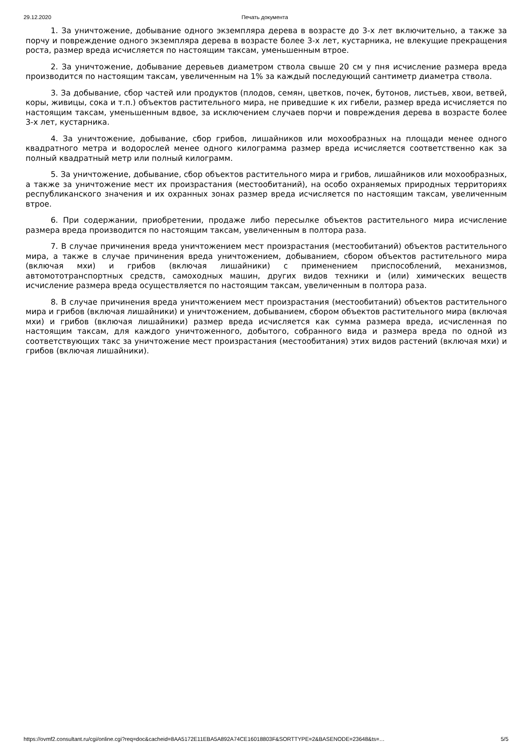29.12.2020 Печать документа
1. За уничтожение, добывание одного экземпляра дерева в возрасте до 3-х лет включительно, а также за порчу и повреждение одного экземпляра дерева в возрасте более 3-х лет, кустарника, не влекущие прекращения роста, размер вреда исчисляется по настоящим таксам, уменьшенным втрое.
2. За уничтожение, добывание деревьев диаметром ствола свыше 20 см у пня исчисление размера вреда производится по настоящим таксам, увеличенным на 1% за каждый последующий сантиметр диаметра ствола.
3. За добывание, сбор частей или продуктов (плодов, семян, цветков, почек, бутонов, листьев, хвои, ветвей, коры, живицы, сока и т.п.) объектов растительного мира, не приведшие к их гибели, размер вреда исчисляется по настоящим таксам, уменьшенным вдвое, за исключением случаев порчи и повреждения дерева в возрасте более 3-х лет, кустарника.
4. За уничтожение, добывание, сбор грибов, лишайников или мохообразных на площади менее одного квадратного метра и водорослей менее одного килограмма размер вреда исчисляется соответственно как за полный квадратный метр или полный килограмм.
5. За уничтожение, добывание, сбор объектов растительного мира и грибов, лишайников или мохообразных, а также за уничтожение мест их произрастания (местообитаний), на особо охраняемых природных территориях республиканского значения и их охранных зонах размер вреда исчисляется по настоящим таксам, увеличенным втрое.
6. При содержании, приобретении, продаже либо пересылке объектов растительного мира исчисление размера вреда производится по настоящим таксам, увеличенным в полтора раза.
7. В случае причинения вреда уничтожением мест произрастания (местообитаний) объектов растительного мира, а также в случае причинения вреда уничтожением, добыванием, сбором объектов растительного мира (включая мхи) и грибов (включая лишайники) с применением приспособлений, механизмов, автомототранспортных средств, самоходных машин, других видов техники и (или) химических веществ исчисление размера вреда осуществляется по настоящим таксам, увеличенным в полтора раза.
8. В случае причинения вреда уничтожением мест произрастания (местообитаний) объектов растительного мира и грибов (включая лишайники) и уничтожением, добыванием, сбором объектов растительного мира (включая мхи) и грибов (включая лишайники) размер вреда исчисляется как сумма размера вреда, исчисленная по настоящим таксам, для каждого уничтоженного, добытого, собранного вида и размера вреда по одной из соответствующих такс за уничтожение мест произрастания (местообитания) этих видов растений (включая мхи) и грибов (включая лишайники).
https://ovmf2.consultant.ru/cgi/online.cgi?req=doc&cacheid=8AA5172E11EBA5A892A74CE16018803F&SORTTYPE=2&BASENODE=23648&ts=… 5/5